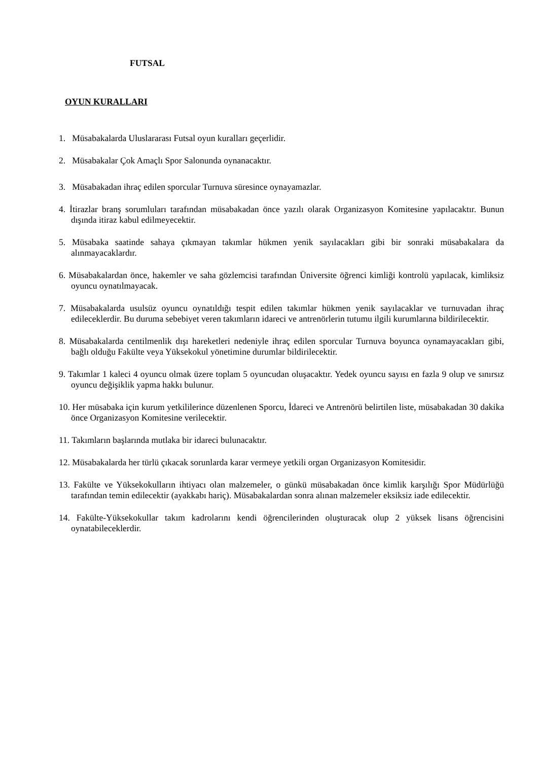FUTSAL
OYUN KURALLARI
1. Müsabakalarda Uluslararası Futsal oyun kuralları geçerlidir.
2. Müsabakalar Çok Amaçlı Spor Salonunda oynanacaktır.
3. Müsabakadan ihraç edilen sporcular Turnuva süresince oynayamazlar.
4. İtirazlar branş sorumluları tarafından müsabakadan önce yazılı olarak Organizasyon Komitesine yapılacaktır. Bunun dışında itiraz kabul edilmeyecektir.
5. Müsabaka saatinde sahaya çıkmayan takımlar hükmen yenik sayılacakları gibi bir sonraki müsabakalara da alınmayacaklardır.
6. Müsabakalardan önce, hakemler ve saha gözlemcisi tarafından Üniversite öğrenci kimliği kontrolü yapılacak, kimliksiz oyuncu oynatılmayacak.
7. Müsabakalarda usulsüz oyuncu oynatıldığı tespit edilen takımlar hükmen yenik sayılacaklar ve turnuvadan ihraç edileceklerdir. Bu duruma sebebiyet veren takımların idareci ve antrenörlerin tutumu ilgili kurumlarına bildirilecektir.
8. Müsabakalarda centilmenlik dışı hareketleri nedeniyle ihraç edilen sporcular Turnuva boyunca oynamayacakları gibi, bağlı olduğu Fakülte veya Yüksekokul yönetimine durumlar bildirilecektir.
9. Takımlar 1 kaleci 4 oyuncu olmak üzere toplam 5 oyuncudan oluşacaktır. Yedek oyuncu sayısı en fazla 9 olup ve sınırsız oyuncu değişiklik yapma hakkı bulunur.
10. Her müsabaka için kurum yetkililerince düzenlenen Sporcu, İdareci ve Antrenörü belirtilen liste, müsabakadan 30 dakika önce Organizasyon Komitesine verilecektir.
11. Takımların başlarında mutlaka bir idareci bulunacaktır.
12. Müsabakalarda her türlü çıkacak sorunlarda karar vermeye yetkili organ Organizasyon Komitesidir.
13. Fakülte ve Yüksekokulların ihtiyacı olan malzemeler, o günkü müsabakadan önce kimlik karşılığı Spor Müdürlüğü tarafından temin edilecektir (ayakkabı hariç). Müsabakalardan sonra alınan malzemeler eksiksiz iade edilecektir.
14. Fakülte-Yüksekokullar takım kadrolarını kendi öğrencilerinden oluşturacak olup 2 yüksek lisans öğrencisini oynatabileceklerdir.